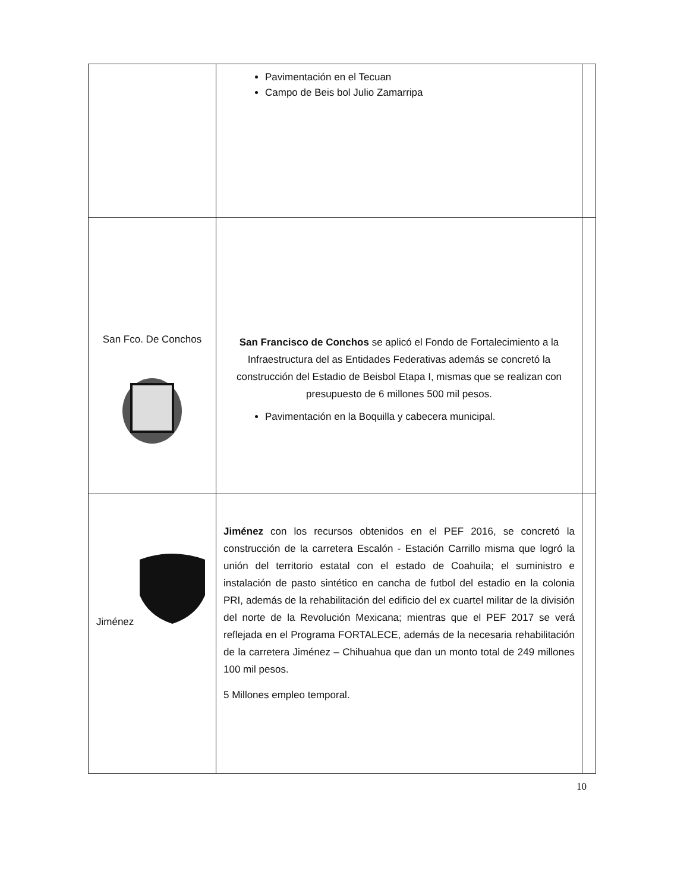| | Pavimentación en el Tecuan Campo de Beis bol Julio Zamarripa | |
| San Fco. De Conchos | San Francisco de Conchos se aplicó el Fondo de Fortalecimiento a la Infraestructura del as Entidades Federativas además se concretó la construcción del Estadio de Beisbol Etapa I, mismas que se realizan con presupuesto de 6 millones 500 mil pesos. Pavimentación en la Boquilla y cabecera municipal. | |
| Jiménez | Jiménez con los recursos obtenidos en el PEF 2016, se concretó la construcción de la carretera Escalón - Estación Carrillo misma que logró la unión del territorio estatal con el estado de Coahuila; el suministro e instalación de pasto sintético en cancha de futbol del estadio en la colonia PRI, además de la rehabilitación del edificio del ex cuartel militar de la división del norte de la Revolución Mexicana; mientras que el PEF 2017 se verá reflejada en el Programa FORTALECE, además de la necesaria rehabilitación de la carretera Jiménez – Chihuahua que dan un monto total de 249 millones 100 mil pesos. 5 Millones empleo temporal. | |
10